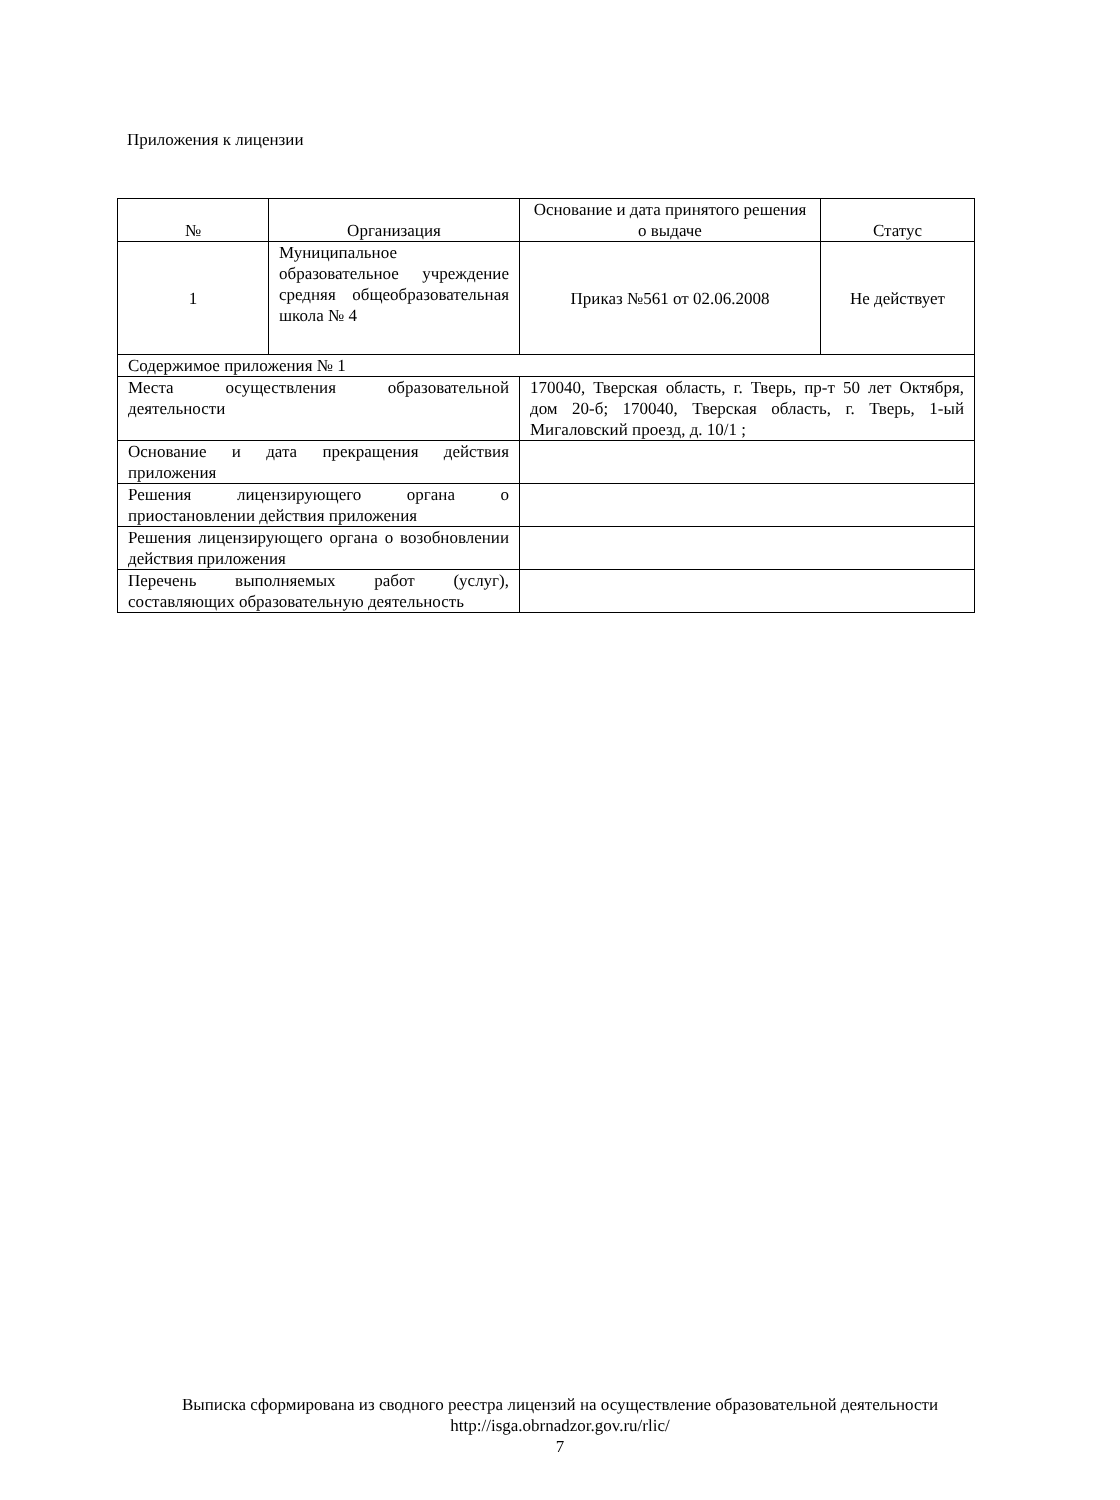Приложения к лицензии
| № | Организация | Основание и дата принятого решения о выдаче | Статус |
| --- | --- | --- | --- |
| 1 | Муниципальное образовательное учреждение средняя общеобразовательная школа № 4 | Приказ №561 от 02.06.2008 | Не действует |
| Содержимое приложения № 1 | | | |
| Места осуществления образовательной деятельности | | 170040, Тверская область, г. Тверь, пр-т 50 лет Октября, дом 20-б; 170040, Тверская область, г. Тверь, 1-ый Мигаловский проезд, д. 10/1 ; | |
| Основание и дата прекращения действия приложения | | | |
| Решения лицензирующего органа о приостановлении действия приложения | | | |
| Решения лицензирующего органа о возобновлении действия приложения | | | |
| Перечень выполняемых работ (услуг), составляющих образовательную деятельность | | | |
Выписка сформирована из сводного реестра лицензий на осуществление образовательной деятельности
http://isga.obrnadzor.gov.ru/rlic/
7